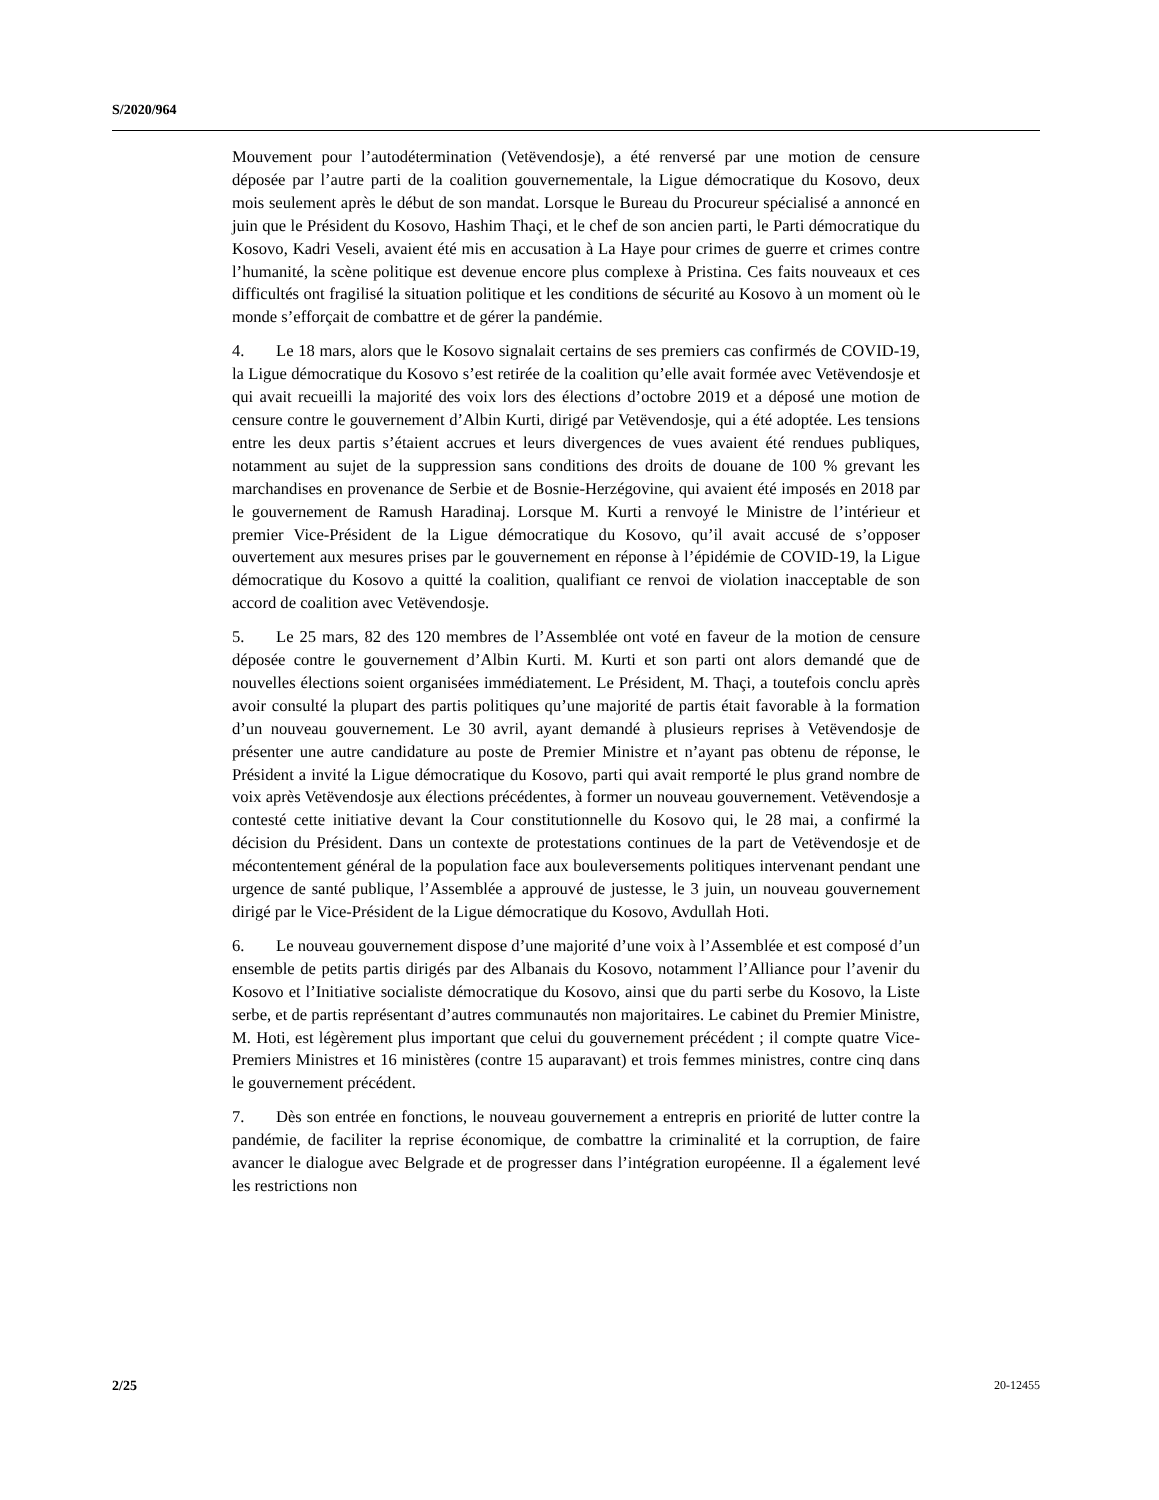S/2020/964
Mouvement pour l’autodétermination (Vetëvendosje), a été renversé par une motion de censure déposée par l’autre parti de la coalition gouvernementale, la Ligue démocratique du Kosovo, deux mois seulement après le début de son mandat. Lorsque le Bureau du Procureur spécialisé a annoncé en juin que le Président du Kosovo, Hashim Thaçi, et le chef de son ancien parti, le Parti démocratique du Kosovo, Kadri Veseli, avaient été mis en accusation à La Haye pour crimes de guerre et crimes contre l’humanité, la scène politique est devenue encore plus complexe à Pristina. Ces faits nouveaux et ces difficultés ont fragilisé la situation politique et les conditions de sécurité au Kosovo à un moment où le monde s’efforçait de combattre et de gérer la pandémie.
4. Le 18 mars, alors que le Kosovo signalait certains de ses premiers cas confirmés de COVID-19, la Ligue démocratique du Kosovo s’est retirée de la coalition qu’elle avait formée avec Vetëvendosje et qui avait recueilli la majorité des voix lors des élections d’octobre 2019 et a déposé une motion de censure contre le gouvernement d’Albin Kurti, dirigé par Vetëvendosje, qui a été adoptée. Les tensions entre les deux partis s’étaient accrues et leurs divergences de vues avaient été rendues publiques, notamment au sujet de la suppression sans conditions des droits de douane de 100 % grevant les marchandises en provenance de Serbie et de Bosnie-Herzégovine, qui avaient été imposés en 2018 par le gouvernement de Ramush Haradinaj. Lorsque M. Kurti a renvoyé le Ministre de l’intérieur et premier Vice-Président de la Ligue démocratique du Kosovo, qu’il avait accusé de s’opposer ouvertement aux mesures prises par le gouvernement en réponse à l’épidémie de COVID-19, la Ligue démocratique du Kosovo a quitté la coalition, qualifiant ce renvoi de violation inacceptable de son accord de coalition avec Vetëvendosje.
5. Le 25 mars, 82 des 120 membres de l’Assemblée ont voté en faveur de la motion de censure déposée contre le gouvernement d’Albin Kurti. M. Kurti et son parti ont alors demandé que de nouvelles élections soient organisées immédiatement. Le Président, M. Thaçi, a toutefois conclu après avoir consulté la plupart des partis politiques qu’une majorité de partis était favorable à la formation d’un nouveau gouvernement. Le 30 avril, ayant demandé à plusieurs reprises à Vetëvendosje de présenter une autre candidature au poste de Premier Ministre et n’ayant pas obtenu de réponse, le Président a invité la Ligue démocratique du Kosovo, parti qui avait remporté le plus grand nombre de voix après Vetëvendosje aux élections précédentes, à former un nouveau gouvernement. Vetëvendosje a contesté cette initiative devant la Cour constitutionnelle du Kosovo qui, le 28 mai, a confirmé la décision du Président. Dans un contexte de protestations continues de la part de Vetëvendosje et de mécontentement général de la population face aux bouleversements politiques intervenant pendant une urgence de santé publique, l’Assemblée a approuvé de justesse, le 3 juin, un nouveau gouvernement dirigé par le Vice-Président de la Ligue démocratique du Kosovo, Avdullah Hoti.
6. Le nouveau gouvernement dispose d’une majorité d’une voix à l’Assemblée et est composé d’un ensemble de petits partis dirigés par des Albanais du Kosovo, notamment l’Alliance pour l’avenir du Kosovo et l’Initiative socialiste démocratique du Kosovo, ainsi que du parti serbe du Kosovo, la Liste serbe, et de partis représentant d’autres communautés non majoritaires. Le cabinet du Premier Ministre, M. Hoti, est légèrement plus important que celui du gouvernement précédent ; il compte quatre Vice-Premiers Ministres et 16 ministères (contre 15 auparavant) et trois femmes ministres, contre cinq dans le gouvernement précédent.
7. Dès son entrée en fonctions, le nouveau gouvernement a entrepris en priorité de lutter contre la pandémie, de faciliter la reprise économique, de combattre la criminalité et la corruption, de faire avancer le dialogue avec Belgrade et de progresser dans l’intégration européenne. Il a également levé les restrictions non
2/25 20-12455